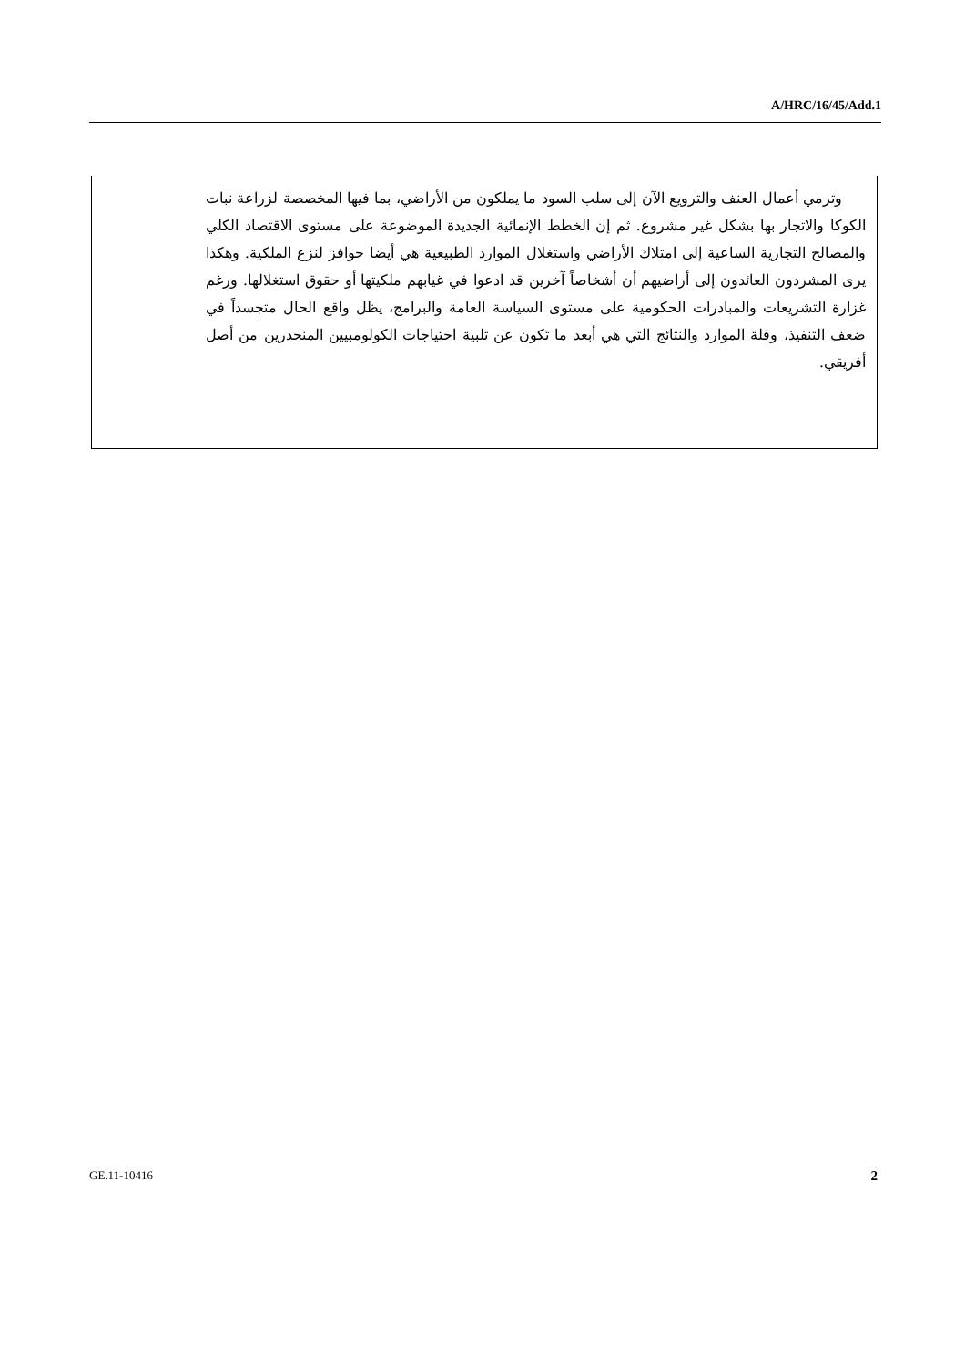A/HRC/16/45/Add.1
وترمي أعمال العنف والترويع الآن إلى سلب السود ما يملكون من الأراضي، بما فيها المخصصة لزراعة نبات الكوكا والاتجار بها بشكل غير مشروع. ثم إن الخطط الإنمائية الجديدة الموضوعة على مستوى الاقتصاد الكلي والمصالح التجارية الساعية إلى امتلاك الأراضي واستغلال الموارد الطبيعية هي أيضا حوافز لنزع الملكية. وهكذا يرى المشردون العائدون إلى أراضيهم أن أشخاصاً آخرين قد ادعوا في غيابهم ملكيتها أو حقوق استغلالها. ورغم غزارة التشريعات والمبادرات الحكومية على مستوى السياسة العامة والبرامج، يظل واقع الحال متجسداً في ضعف التنفيذ، وقلة الموارد والنتائج التي هي أبعد ما تكون عن تلبية احتياجات الكولومبيين المنحدرين من أصل أفريقي.
GE.11-10416 2